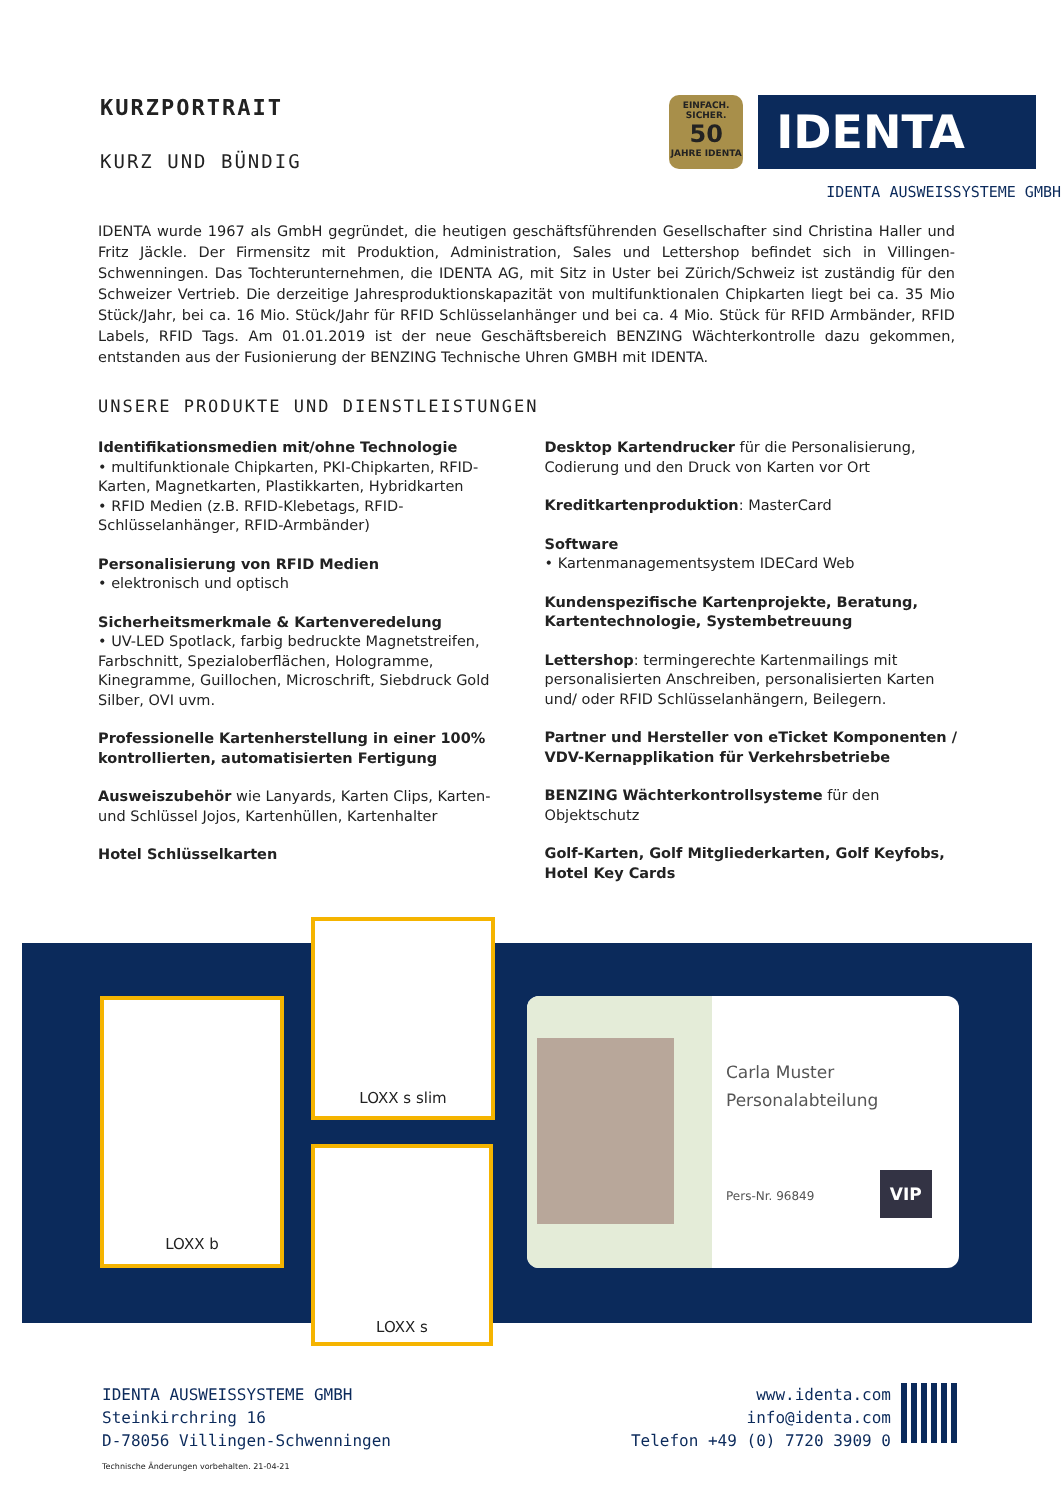KURZPORTRAIT
KURZ UND BÜNDIG
EINFACH. SICHER.
50
JAHRE IDENTA
IDENTA
IDENTA AUSWEISSYSTEME GMBH
IDENTA wurde 1967 als GmbH gegründet, die heutigen geschäftsführenden Gesellschafter sind Christina Haller und Fritz Jäckle. Der Firmensitz mit Produktion, Administration, Sales und Lettershop befindet sich in Villingen-Schwenningen. Das Tochterunternehmen, die IDENTA AG, mit Sitz in Uster bei Zürich/Schweiz ist zuständig für den Schweizer Vertrieb. Die derzeitige Jahresproduktionskapazität von multifunktionalen Chipkarten liegt bei ca. 35 Mio Stück/Jahr, bei ca. 16 Mio. Stück/Jahr für RFID Schlüsselanhänger und bei ca. 4 Mio. Stück für RFID Armbänder, RFID Labels, RFID Tags. Am 01.01.2019 ist der neue Geschäftsbereich BENZING Wächterkontrolle dazu gekommen, entstanden aus der Fusionierung der BENZING Technische Uhren GMBH mit IDENTA.
UNSERE PRODUKTE UND DIENSTLEISTUNGEN
Identifikationsmedien mit/ohne Technologie
• multifunktionale Chipkarten, PKI-Chipkarten, RFID-Karten, Magnetkarten, Plastikkarten, Hybridkarten
• RFID Medien (z.B. RFID-Klebetags, RFID-Schlüsselanhänger, RFID-Armbänder)
Personalisierung von RFID Medien
• elektronisch und optisch
Sicherheitsmerkmale & Kartenveredelung
• UV-LED Spotlack, farbig bedruckte Magnetstreifen, Farbschnitt, Spezialoberflächen, Hologramme, Kinegramme, Guillochen, Microschrift, Siebdruck Gold Silber, OVI uvm.
Professionelle Kartenherstellung in einer 100% kontrollierten, automatisierten Fertigung
Ausweiszubehör wie Lanyards, Karten Clips, Karten- und Schlüssel Jojos, Kartenhüllen, Kartenhalter
Hotel Schlüsselkarten
Desktop Kartendrucker für die Personalisierung, Codierung und den Druck von Karten vor Ort
Kreditkartenproduktion: MasterCard
Software
• Kartenmanagementsystem IDECard Web
Kundenspezifische Kartenprojekte, Beratung, Kartentechnologie, Systembetreuung
Lettershop: termingerechte Kartenmailings mit personalisierten Anschreiben, personalisierten Karten und/ oder RFID Schlüsselanhängern, Beilegern.
Partner und Hersteller von eTicket Komponenten / VDV-Kernapplikation für Verkehrsbetriebe
BENZING Wächterkontrollsysteme für den Objektschutz
Golf-Karten, Golf Mitgliederkarten, Golf Keyfobs, Hotel Key Cards
LOXX b
LOXX s slim
LOXX s
Carla Muster
Personalabteilung
Pers-Nr. 96849 VIP
IDENTA AUSWEISSYSTEME GMBH
Steinkirchring 16
D-78056 Villingen-Schwenningen
www.identa.com
info@identa.com
Telefon +49 (0) 7720 3909 0
Technische Änderungen vorbehalten. 21-04-21